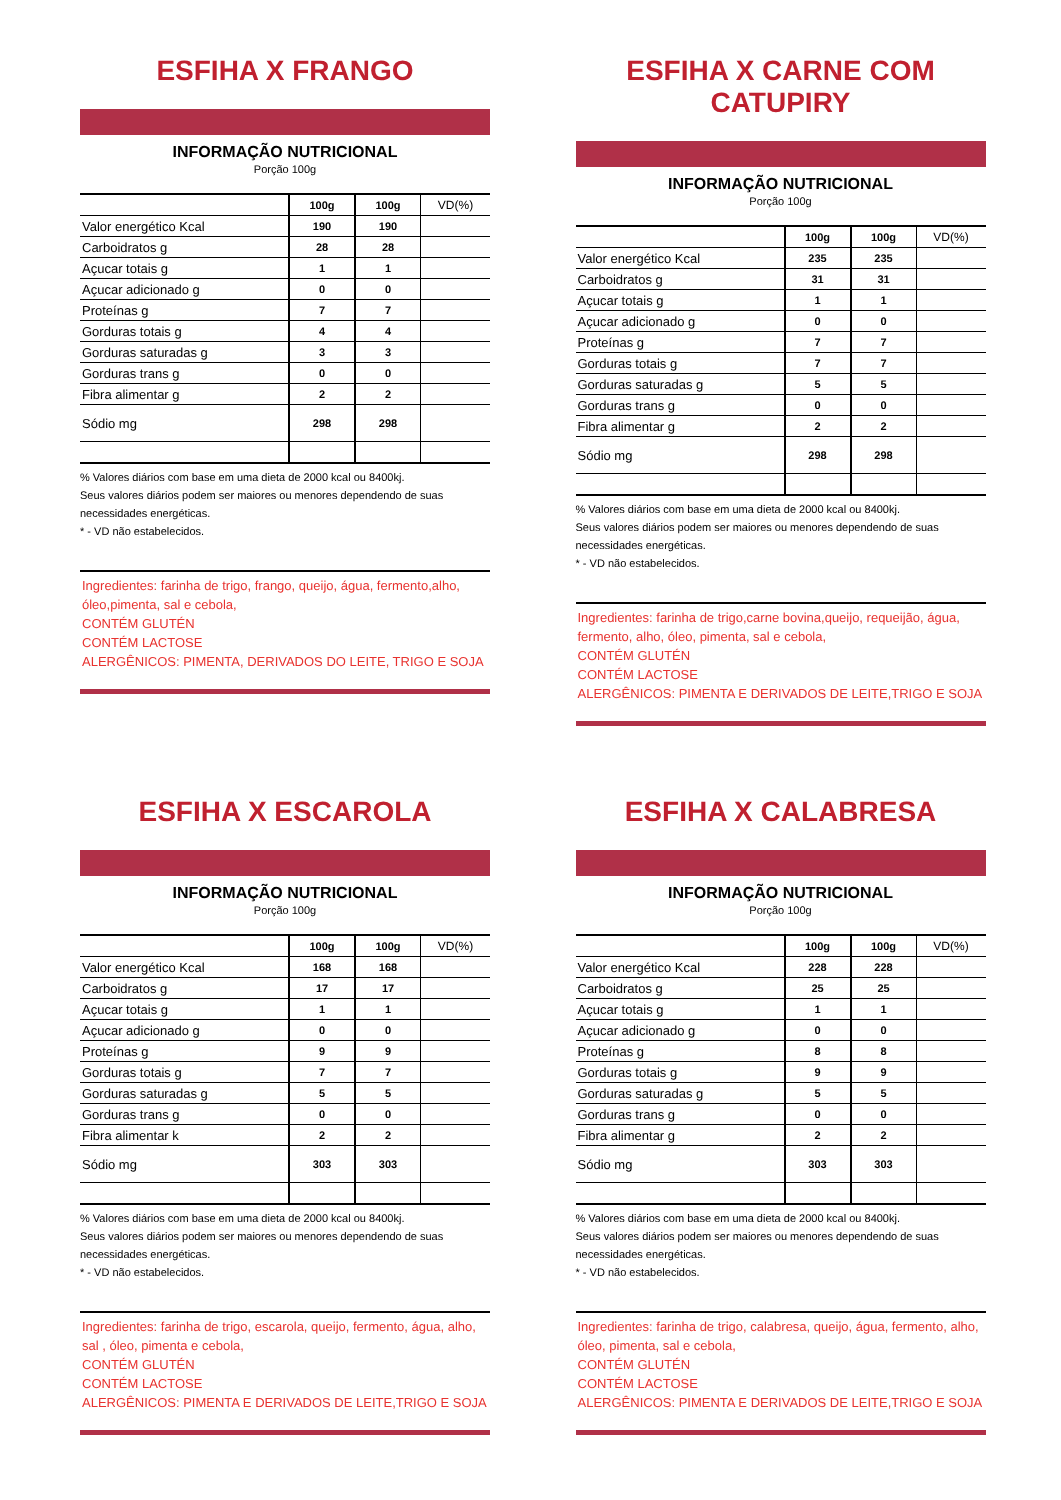ESFIHA X FRANGO
INFORMAÇÃO NUTRICIONAL
Porção 100g
| | 100g | 100g | VD(%) |
| --- | --- | --- | --- |
| Valor energético Kcal | 190 | 190 | |
| Carboidratos g | 28 | 28 | |
| Açucar totais g | 1 | 1 | |
| Açucar adicionado g | 0 | 0 | |
| Proteínas g | 7 | 7 | |
| Gorduras totais g | 4 | 4 | |
| Gorduras saturadas g | 3 | 3 | |
| Gorduras trans g | 0 | 0 | |
| Fibra alimentar g | 2 | 2 | |
| Sódio mg | 298 | 298 | |
% Valores diários com base em uma dieta de 2000 kcal ou 8400kj.
Seus valores diários podem ser maiores ou menores dependendo de suas necessidades energéticas.
* - VD não estabelecidos.
Ingredientes: farinha de trigo, frango, queijo, água, fermento,alho, óleo,pimenta, sal e cebola,
CONTÉM GLUTÉN
CONTÉM LACTOSE
ALERGÊNICOS: PIMENTA, DERIVADOS DO LEITE, TRIGO E SOJA
ESFIHA X CARNE COM CATUPIRY
INFORMAÇÃO NUTRICIONAL
Porção 100g
| | 100g | 100g | VD(%) |
| --- | --- | --- | --- |
| Valor energético Kcal | 235 | 235 | |
| Carboidratos g | 31 | 31 | |
| Açucar totais g | 1 | 1 | |
| Açucar adicionado g | 0 | 0 | |
| Proteínas g | 7 | 7 | |
| Gorduras totais g | 7 | 7 | |
| Gorduras saturadas g | 5 | 5 | |
| Gorduras trans g | 0 | 0 | |
| Fibra alimentar g | 2 | 2 | |
| Sódio mg | 298 | 298 | |
% Valores diários com base em uma dieta de 2000 kcal ou 8400kj.
Seus valores diários podem ser maiores ou menores dependendo de suas necessidades energéticas.
* - VD não estabelecidos.
Ingredientes: farinha de trigo,carne bovina,queijo, requeijão, água, fermento, alho, óleo, pimenta, sal e cebola,
CONTÉM GLUTÉN
CONTÉM LACTOSE
ALERGÊNICOS: PIMENTA E DERIVADOS DE LEITE,TRIGO E SOJA
ESFIHA X ESCAROLA
INFORMAÇÃO NUTRICIONAL
Porção 100g
| | 100g | 100g | VD(%) |
| --- | --- | --- | --- |
| Valor energético Kcal | 168 | 168 | |
| Carboidratos g | 17 | 17 | |
| Açucar totais g | 1 | 1 | |
| Açucar adicionado g | 0 | 0 | |
| Proteínas g | 9 | 9 | |
| Gorduras totais g | 7 | 7 | |
| Gorduras saturadas g | 5 | 5 | |
| Gorduras trans g | 0 | 0 | |
| Fibra alimentar k | 2 | 2 | |
| Sódio mg | 303 | 303 | |
% Valores diários com base em uma dieta de 2000 kcal ou 8400kj.
Seus valores diários podem ser maiores ou menores dependendo de suas necessidades energéticas.
* - VD não estabelecidos.
Ingredientes: farinha de trigo, escarola, queijo, fermento, água, alho, sal , óleo, pimenta e cebola,
CONTÉM GLUTÉN
CONTÉM LACTOSE
ALERGÊNICOS: PIMENTA E DERIVADOS DE LEITE,TRIGO E SOJA
ESFIHA X CALABRESA
INFORMAÇÃO NUTRICIONAL
Porção 100g
| | 100g | 100g | VD(%) |
| --- | --- | --- | --- |
| Valor energético Kcal | 228 | 228 | |
| Carboidratos g | 25 | 25 | |
| Açucar totais g | 1 | 1 | |
| Açucar adicionado g | 0 | 0 | |
| Proteínas g | 8 | 8 | |
| Gorduras totais g | 9 | 9 | |
| Gorduras saturadas g | 5 | 5 | |
| Gorduras trans g | 0 | 0 | |
| Fibra alimentar g | 2 | 2 | |
| Sódio mg | 303 | 303 | |
% Valores diários com base em uma dieta de 2000 kcal ou 8400kj.
Seus valores diários podem ser maiores ou menores dependendo de suas necessidades energéticas.
* - VD não estabelecidos.
Ingredientes: farinha de trigo, calabresa, queijo, água, fermento, alho, óleo, pimenta, sal e cebola,
CONTÉM GLUTÉN
CONTÉM LACTOSE
ALERGÊNICOS: PIMENTA E DERIVADOS DE LEITE,TRIGO E SOJA